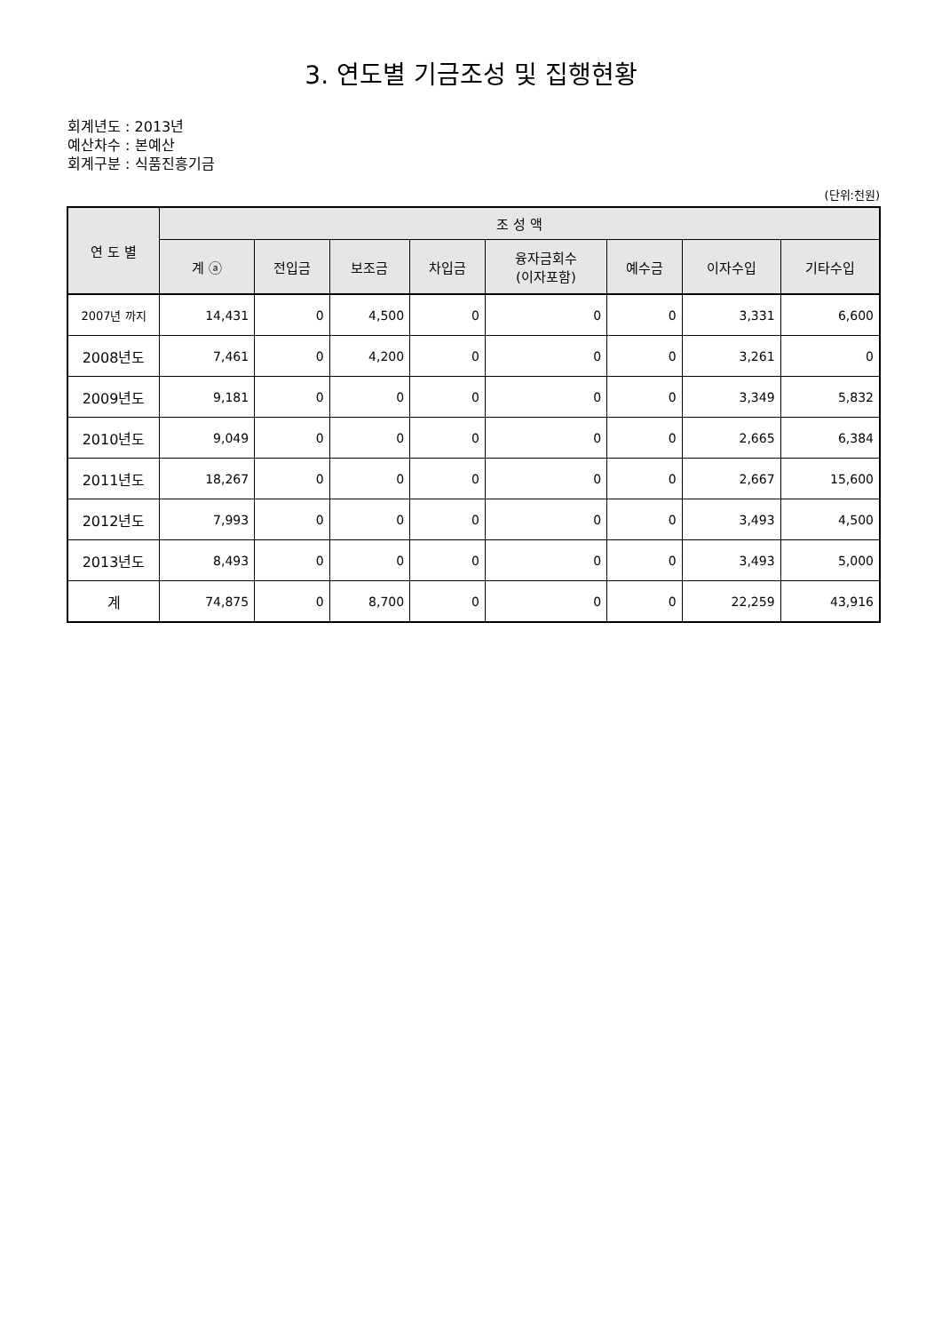3. 연도별 기금조성 및 집행현황
회계년도 : 2013년
예산차수 : 본예산
회계구분 : 식품진흥기금
(단위:천원)
| 연 도 별 | 조 성 액 | | | | | | | |
| --- | --- | --- | --- | --- | --- | --- | --- | --- |
| | 계 ⓐ | 전입금 | 보조금 | 차입금 | 융자금회수 (이자포함) | 예수금 | 이자수입 | 기타수입 |
| 2007년 까지 | 14,431 | 0 | 4,500 | 0 | 0 | 0 | 3,331 | 6,600 |
| 2008년도 | 7,461 | 0 | 4,200 | 0 | 0 | 0 | 3,261 | 0 |
| 2009년도 | 9,181 | 0 | 0 | 0 | 0 | 0 | 3,349 | 5,832 |
| 2010년도 | 9,049 | 0 | 0 | 0 | 0 | 0 | 2,665 | 6,384 |
| 2011년도 | 18,267 | 0 | 0 | 0 | 0 | 0 | 2,667 | 15,600 |
| 2012년도 | 7,993 | 0 | 0 | 0 | 0 | 0 | 3,493 | 4,500 |
| 2013년도 | 8,493 | 0 | 0 | 0 | 0 | 0 | 3,493 | 5,000 |
| 계 | 74,875 | 0 | 8,700 | 0 | 0 | 0 | 22,259 | 43,916 |